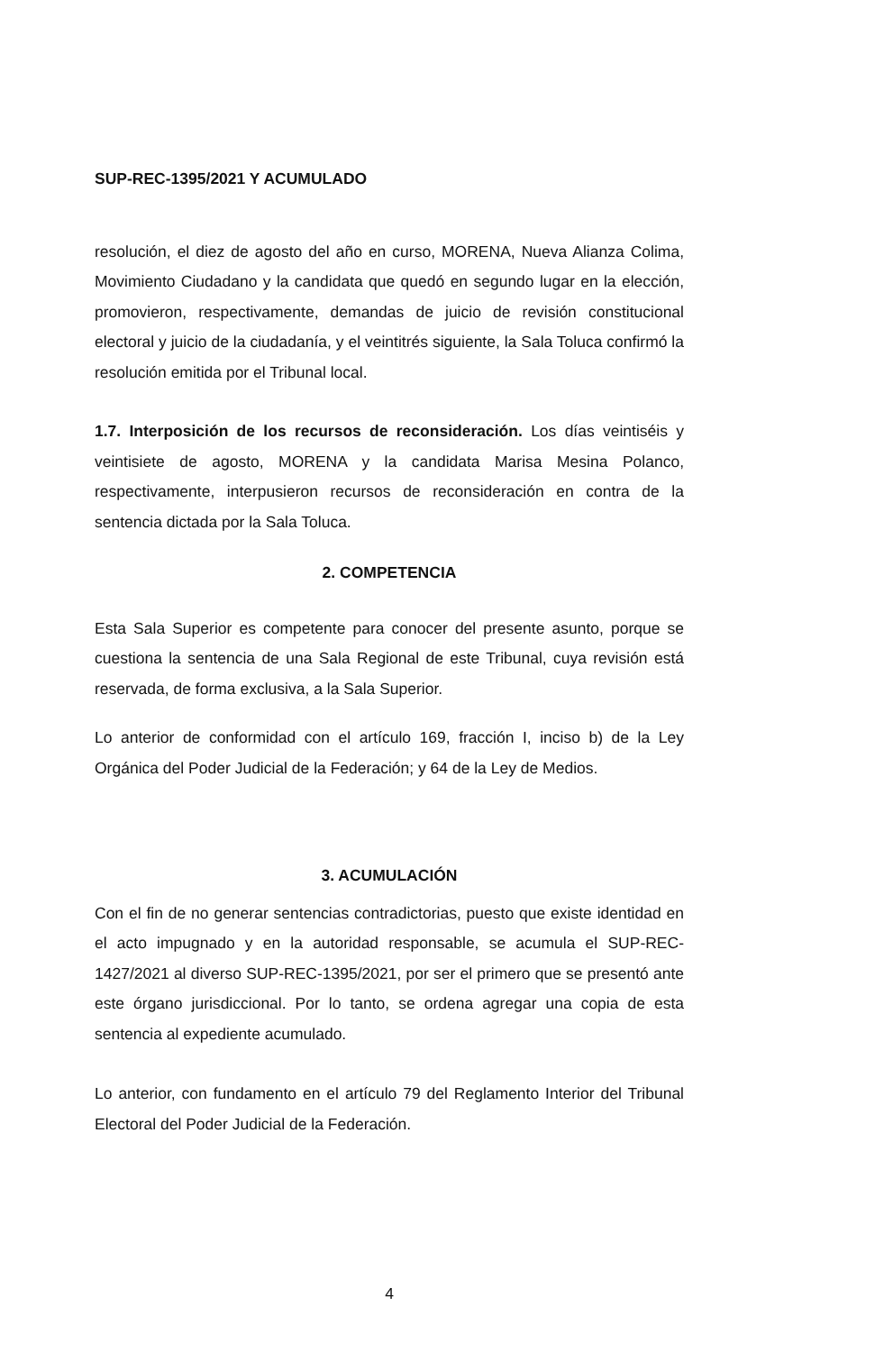SUP-REC-1395/2021 Y ACUMULADO
resolución, el diez de agosto del año en curso, MORENA, Nueva Alianza Colima, Movimiento Ciudadano y la candidata que quedó en segundo lugar en la elección, promovieron, respectivamente, demandas de juicio de revisión constitucional electoral y juicio de la ciudadanía, y el veintitrés siguiente, la Sala Toluca confirmó la resolución emitida por el Tribunal local.
1.7. Interposición de los recursos de reconsideración. Los días veintiséis y veintisiete de agosto, MORENA y la candidata Marisa Mesina Polanco, respectivamente, interpusieron recursos de reconsideración en contra de la sentencia dictada por la Sala Toluca.
2. COMPETENCIA
Esta Sala Superior es competente para conocer del presente asunto, porque se cuestiona la sentencia de una Sala Regional de este Tribunal, cuya revisión está reservada, de forma exclusiva, a la Sala Superior.
Lo anterior de conformidad con el artículo 169, fracción I, inciso b) de la Ley Orgánica del Poder Judicial de la Federación; y 64 de la Ley de Medios.
3. ACUMULACIÓN
Con el fin de no generar sentencias contradictorias, puesto que existe identidad en el acto impugnado y en la autoridad responsable, se acumula el SUP-REC-1427/2021 al diverso SUP-REC-1395/2021, por ser el primero que se presentó ante este órgano jurisdiccional. Por lo tanto, se ordena agregar una copia de esta sentencia al expediente acumulado.
Lo anterior, con fundamento en el artículo 79 del Reglamento Interior del Tribunal Electoral del Poder Judicial de la Federación.
4